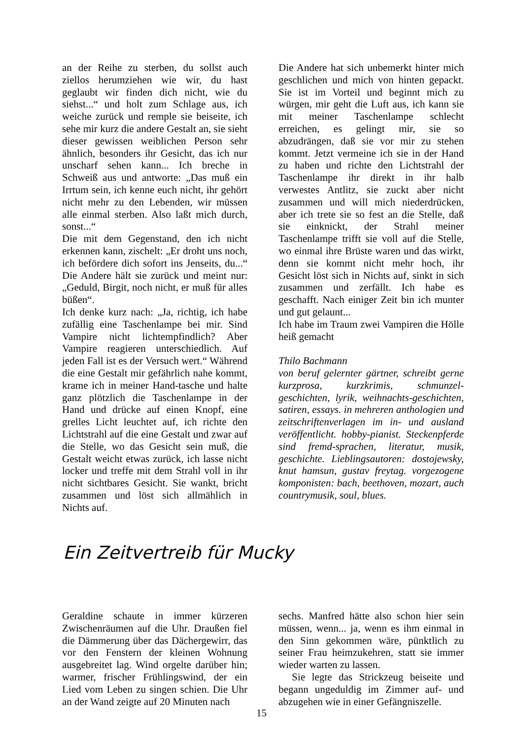an der Reihe zu sterben, du sollst auch ziellos herumziehen wie wir, du hast geglaubt wir finden dich nicht, wie du siehst...“ und holt zum Schlage aus, ich weiche zurück und remple sie beiseite, ich sehe mir kurz die andere Gestalt an, sie sieht dieser gewissen weiblichen Person sehr ähnlich, besonders ihr Gesicht, das ich nur unscharf sehen kann... Ich breche in Schweiß aus und antworte: „Das muß ein Irrtum sein, ich kenne euch nicht, ihr gehört nicht mehr zu den Lebenden, wir müssen alle einmal sterben. Also laßt mich durch, sonst...“
Die mit dem Gegenstand, den ich nicht erkennen kann, zischelt: „Er droht uns noch, ich befördere dich sofort ins Jenseits, du...“ Die Andere hält sie zurück und meint nur: „Geduld, Birgit, noch nicht, er muß für alles büßen“.
Ich denke kurz nach: „Ja, richtig, ich habe zufällig eine Taschenlampe bei mir. Sind Vampire nicht lichtempfindlich? Aber Vampire reagieren unterschiedlich. Auf jeden Fall ist es der Versuch wert.“ Während die eine Gestalt mir gefährlich nahe kommt, krame ich in meiner Hand-tasche und halte ganz plötzlich die Taschenlampe in der Hand und drücke auf einen Knopf, eine grelles Licht leuchtet auf, ich richte den Lichtstrahl auf die eine Gestalt und zwar auf die Stelle, wo das Gesicht sein muß, die Gestalt weicht etwas zurück, ich lasse nicht locker und treffe mit dem Strahl voll in ihr nicht sichtbares Gesicht. Sie wankt, bricht zusammen und löst sich allmählich in Nichts auf.
Die Andere hat sich unbemerkt hinter mich geschlichen und mich von hinten gepackt. Sie ist im Vorteil und beginnt mich zu würgen, mir geht die Luft aus, ich kann sie mit meiner Taschenlampe schlecht erreichen, es gelingt mir, sie so abzudrängen, daß sie vor mir zu stehen kommt. Jetzt vermeine ich sie in der Hand zu haben und richte den Lichtstrahl der Taschenlampe ihr direkt in ihr halb verwestes Antlitz, sie zuckt aber nicht zusammen und will mich niederdrücken, aber ich trete sie so fest an die Stelle, daß sie einknickt, der Strahl meiner Taschenlampe trifft sie voll auf die Stelle, wo einmal ihre Brüste waren und das wirkt, denn sie kommt nicht mehr hoch, ihr Gesicht löst sich in Nichts auf, sinkt in sich zusammen und zerfällt. Ich habe es geschafft. Nach einiger Zeit bin ich munter und gut gelaunt...
Ich habe im Traum zwei Vampiren die Hölle heiß gemacht
Thilo Bachmann
von beruf gelernter gärtner, schreibt gerne kurzprosa, kurzkrimis, schmunzel-geschichten, lyrik, weihnachts-geschichten, satiren, essays. in mehreren anthologien und zeitschriftenverlagen im in- und ausland veröffentlicht. hobby-pianist. Steckenpferde sind fremd-sprachen, literatur, musik, geschichte. Lieblingsautoren: dostojewsky, knut hamsun, gustav freytag. vorgezogene komponisten: bach, beethoven, mozart, auch countrymusik, soul, blues.
Ein Zeitvertreib für Mucky
Geraldine schaute in immer kürzeren Zwischenräumen auf die Uhr. Draußen fiel die Dämmerung über das Dächergewirr, das vor den Fenstern der kleinen Wohnung ausgebreitet lag. Wind orgelte darüber hin; warmer, frischer Frühlingswind, der ein Lied vom Leben zu singen schien. Die Uhr an der Wand zeigte auf 20 Minuten nach
sechs. Manfred hätte also schon hier sein müssen, wenn... ja, wenn es ihm einmal in den Sinn gekommen wäre, pünktlich zu seiner Frau heimzukehren, statt sie immer wieder warten zu lassen.
Sie legte das Strickzeug beiseite und begann ungeduldig im Zimmer auf- und abzugehen wie in einer Gefängniszelle.
15